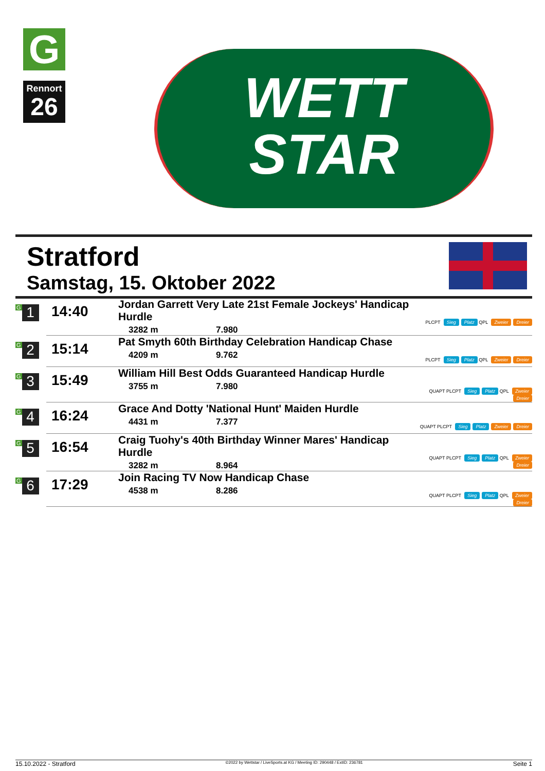G
Rennort
26
WETT
STAR
Stratford
Samstag, 15. Oktober 2022
| G 1 | 14:40 | Jordan Garrett Very Late 21st Female Jockeys' Handicap Hurdle 3282 m 7.980 | PLCPT Sieg Platz QPL Zweier Dreier |
| G 2 | 15:14 | Pat Smyth 60th Birthday Celebration Handicap Chase 4209 m 9.762 | PLCPT Sieg Platz QPL Zweier Dreier |
| G 3 | 15:49 | William Hill Best Odds Guaranteed Handicap Hurdle 3755 m 7.980 | QUAPT PLCPT Sieg Platz QPL Zweier Dreier |
| G 4 | 16:24 | Grace And Dotty 'National Hunt' Maiden Hurdle 4431 m 7.377 | QUAPT PLCPT Sieg Platz Zweier Dreier |
| G 5 | 16:54 | Craig Tuohy's 40th Birthday Winner Mares' Handicap Hurdle 3282 m 8.964 | QUAPT PLCPT Sieg Platz QPL Zweier Dreier |
| G 6 | 17:29 | Join Racing TV Now Handicap Chase 4538 m 8.286 | QUAPT PLCPT Sieg Platz QPL Zweier Dreier |
15.10.2022 - Stratford ©2022 by Wettstar / LiveSports.at KG / Meeting ID: 290448 / ExtID: 236781 Seite 1